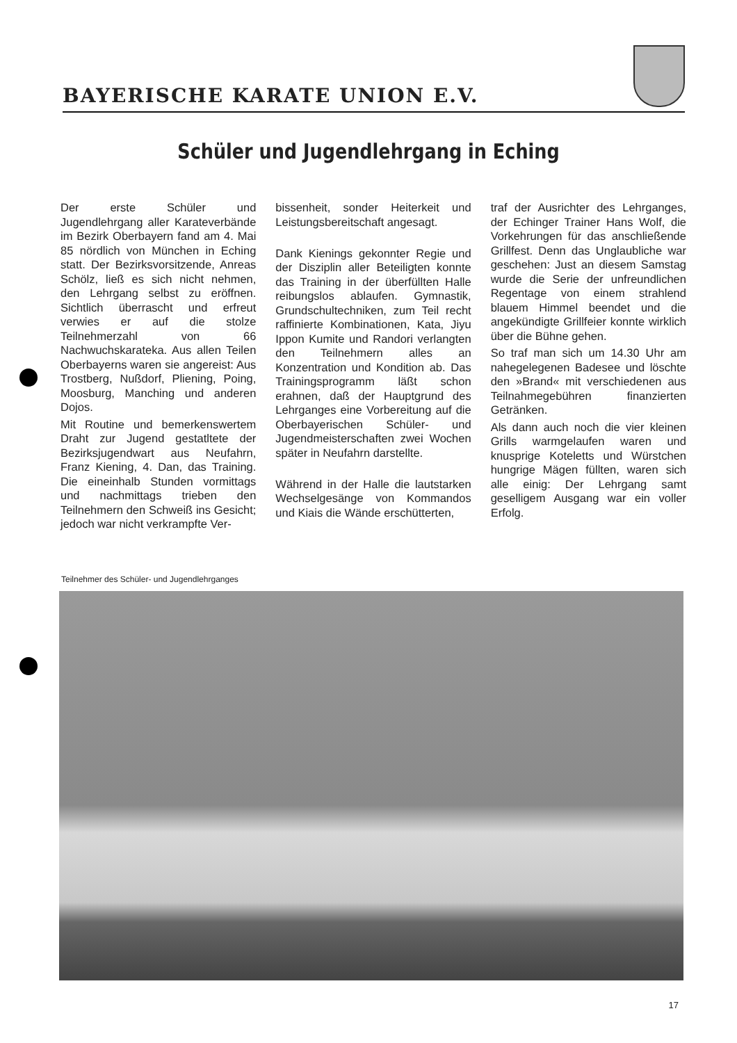BAYERISCHE KARATE UNION E.V.
Schüler und Jugendlehrgang in Eching
Der erste Schüler und Jugendlehrgang aller Karateverbände im Bezirk Oberbayern fand am 4. Mai 85 nördlich von München in Eching statt. Der Bezirksvorsitzende, Anreas Schölz, ließ es sich nicht nehmen, den Lehrgang selbst zu eröffnen. Sichtlich überrascht und erfreut verwies er auf die stolze Teilnehmerzahl von 66 Nachwuchskarateka. Aus allen Teilen Oberbayerns waren sie angereist: Aus Trostberg, Nußdorf, Pliening, Poing, Moosburg, Manching und anderen Dojos.
Mit Routine und bemerkenswertem Draht zur Jugend gestatltete der Bezirksjugendwart aus Neufahrn, Franz Kiening, 4. Dan, das Training. Die eineinhalb Stunden vormittags und nachmittags trieben den Teilnehmern den Schweiß ins Gesicht; jedoch war nicht verkrampfte Ver-
bissenheit, sonder Heiterkeit und Leistungsbereitschaft angesagt.
Dank Kienings gekonnter Regie und der Disziplin aller Beteiligten konnte das Training in der überfüllten Halle reibungslos ablaufen. Gymnastik, Grundschultechniken, zum Teil recht raffinierte Kombinationen, Kata, Jiyu Ippon Kumite und Randori verlangten den Teilnehmern alles an Konzentration und Kondition ab. Das Trainingsprogramm läßt schon erahnen, daß der Hauptgrund des Lehrganges eine Vorbereitung auf die Oberbayerischen Schüler- und Jugendmeisterschaften zwei Wochen später in Neufahrn darstellte.
Während in der Halle die lautstarken Wechselgesänge von Kommandos und Kiais die Wände erschütterten,
traf der Ausrichter des Lehrganges, der Echinger Trainer Hans Wolf, die Vorkehrungen für das anschließende Grillfest. Denn das Unglaubliche war geschehen: Just an diesem Samstag wurde die Serie der unfreundlichen Regentage von einem strahlend blauem Himmel beendet und die angekündigte Grillfeier konnte wirklich über die Bühne gehen.
So traf man sich um 14.30 Uhr am nahegelegenen Badesee und löschte den »Brand« mit verschiedenen aus Teilnahmegebühren finanzierten Getränken.
Als dann auch noch die vier kleinen Grills warmgelaufen waren und knusprige Koteletts und Würstchen hungrige Mägen füllten, waren sich alle einig: Der Lehrgang samt geselligem Ausgang war ein voller Erfolg.
Teilnehmer des Schüler- und Jugendlehrganges
17